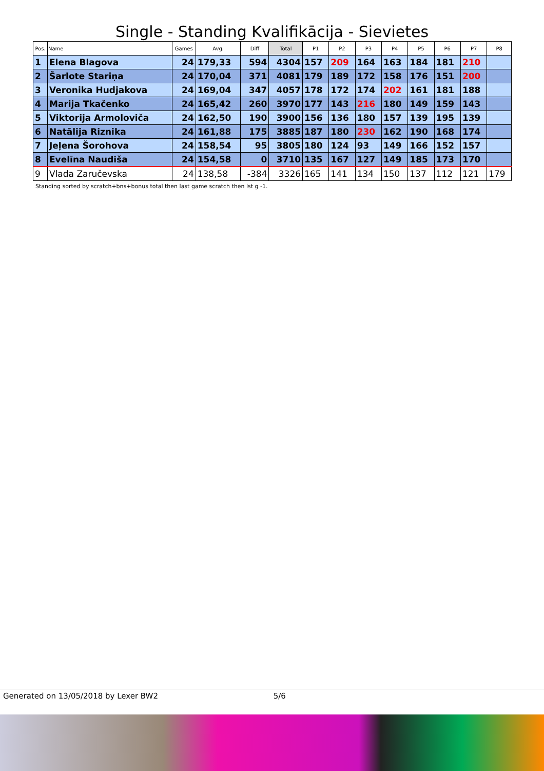Single - Standing Kvalifikācija - Sievietes
| Pos. | Name | Games | Avg. | Diff | Total | P1 | P2 | P3 | P4 | P5 | P6 | P7 | P8 |
| --- | --- | --- | --- | --- | --- | --- | --- | --- | --- | --- | --- | --- | --- |
| 1 | Elena Blagova | 24 | 179,33 | 594 | 4304 | 157 | 209 | 164 | 163 | 184 | 181 | 210 | |
| 2 | Šarlote Stariņa | 24 | 170,04 | 371 | 4081 | 179 | 189 | 172 | 158 | 176 | 151 | 200 | |
| 3 | Veronika Hudjakova | 24 | 169,04 | 347 | 4057 | 178 | 172 | 174 | 202 | 161 | 181 | 188 | |
| 4 | Marija Tkačenko | 24 | 165,42 | 260 | 3970 | 177 | 143 | 216 | 180 | 149 | 159 | 143 | |
| 5 | Viktorija Armoloviča | 24 | 162,50 | 190 | 3900 | 156 | 136 | 180 | 157 | 139 | 195 | 139 | |
| 6 | Natālija Riznika | 24 | 161,88 | 175 | 3885 | 187 | 180 | 230 | 162 | 190 | 168 | 174 | |
| 7 | Jeļena Šorohova | 24 | 158,54 | 95 | 3805 | 180 | 124 | 93 | 149 | 166 | 152 | 157 | |
| 8 | Evelīna Naudiša | 24 | 154,58 | 0 | 3710 | 135 | 167 | 127 | 149 | 185 | 173 | 170 | |
| 9 | Vlada Zaručevska | 24 | 138,58 | -384 | 3326 | 165 | 141 | 134 | 150 | 137 | 112 | 121 | 179 |
Standing sorted by scratch+bns+bonus total then last game scratch then lst g -1.
Generated on 13/05/2018 by Lexer BW2 5/6